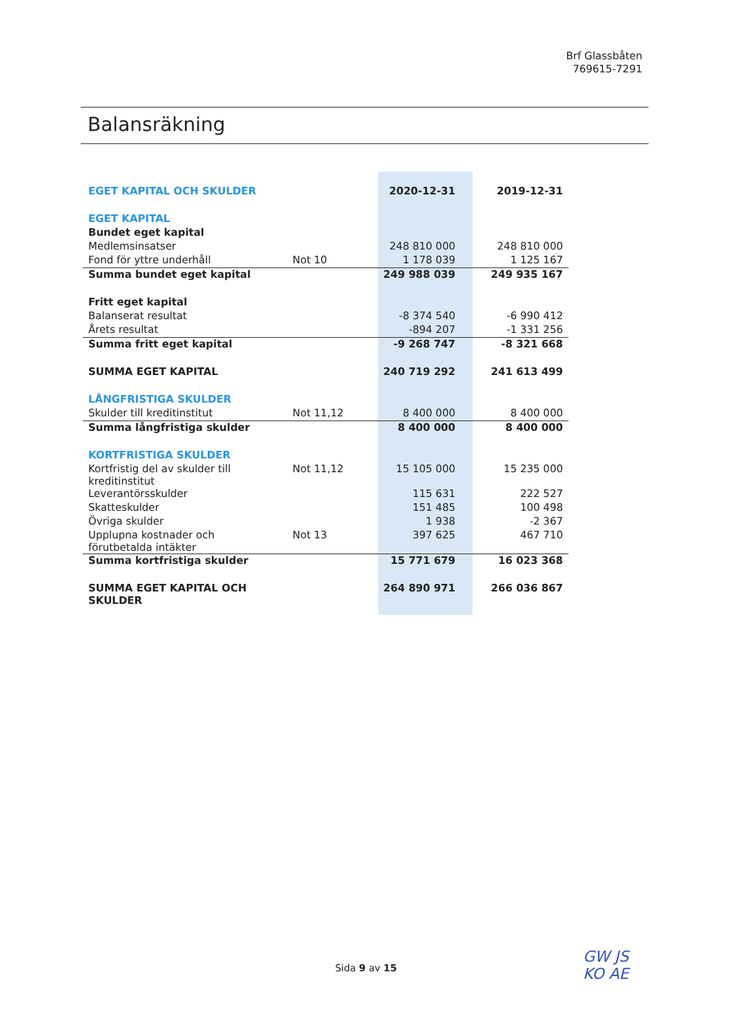Brf Glassbåten
769615-7291
Balansräkning
| EGET KAPITAL OCH SKULDER | | 2020-12-31 | 2019-12-31 |
| EGET KAPITAL | | | |
| Bundet eget kapital | | | |
| Medlemsinsatser | | 248 810 000 | 248 810 000 |
| Fond för yttre underhåll | Not 10 | 1 178 039 | 1 125 167 |
| Summa bundet eget kapital | | 249 988 039 | 249 935 167 |
| Fritt eget kapital | | | |
| Balanserat resultat | | -8 374 540 | -6 990 412 |
| Årets resultat | | -894 207 | -1 331 256 |
| Summa fritt eget kapital | | -9 268 747 | -8 321 668 |
| SUMMA EGET KAPITAL | | 240 719 292 | 241 613 499 |
| LÅNGFRISTIGA SKULDER | | | |
| Skulder till kreditinstitut | Not 11,12 | 8 400 000 | 8 400 000 |
| Summa långfristiga skulder | | 8 400 000 | 8 400 000 |
| KORTFRISTIGA SKULDER | | | |
| Kortfristig del av skulder till kreditinstitut | Not 11,12 | 15 105 000 | 15 235 000 |
| Leverantörsskulder | | 115 631 | 222 527 |
| Skatteskulder | | 151 485 | 100 498 |
| Övriga skulder | | 1 938 | -2 367 |
| Upplupna kostnader och förutbetalda intäkter | Not 13 | 397 625 | 467 710 |
| Summa kortfristiga skulder | | 15 771 679 | 16 023 368 |
| SUMMA EGET KAPITAL OCH SKULDER | | 264 890 971 | 266 036 867 |
Sida 9 av 15
GW JS
KO AE